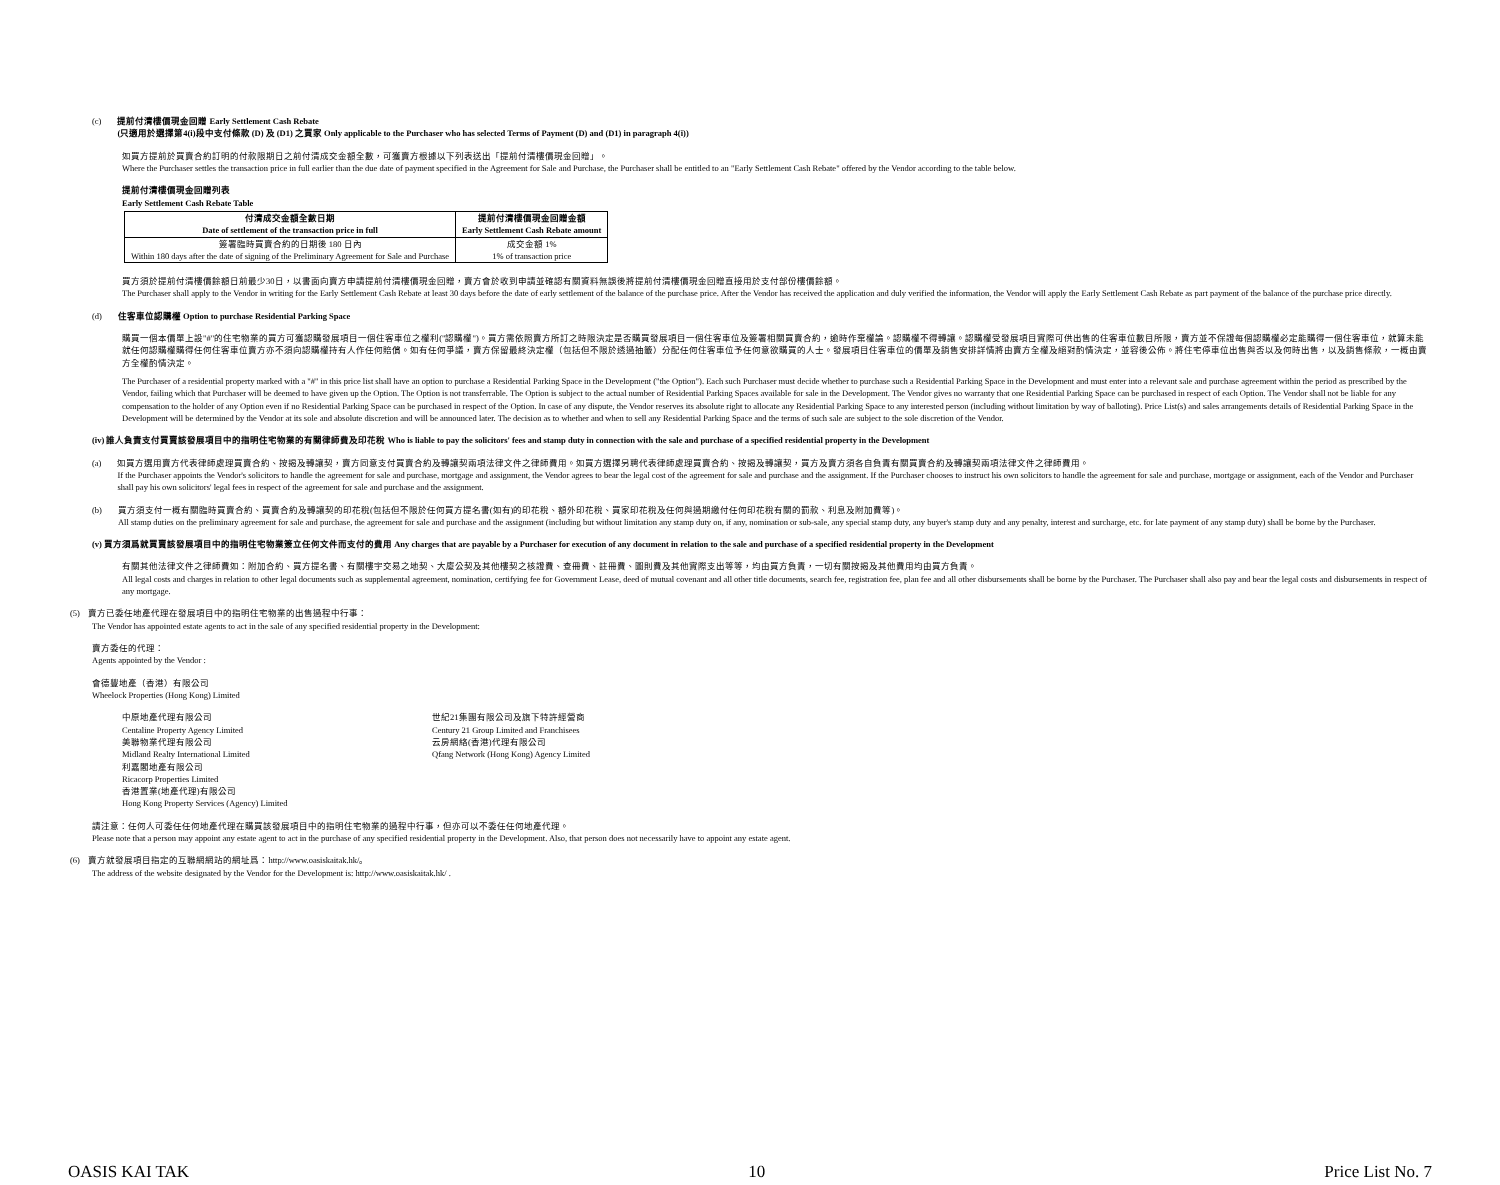(c) 提前付清樓價現金回贈 Early Settlement Cash Rebate
(只適用於選擇第4(i)段中支付條款 (D) 及 (D1) 之買家 Only applicable to the Purchaser who has selected Terms of Payment (D) and (D1) in paragraph 4(i))
如買方提前於買賣合約訂明的付款限期日之前付清成交金額全數，可獲賣方根據以下列表送出「提前付清樓價現金回贈」。
Where the Purchaser settles the transaction price in full earlier than the due date of payment specified in the Agreement for Sale and Purchase, the Purchaser shall be entitled to an "Early Settlement Cash Rebate" offered by the Vendor according to the table below.
提前付清樓價現金回贈列表
Early Settlement Cash Rebate Table
| 付清成交金額全數日期 Date of settlement of the transaction price in full | 提前付清樓價現金回贈金額 Early Settlement Cash Rebate amount |
| --- | --- |
| 簽署臨時買賣合約的日期後 180 日內 Within 180 days after the date of signing of the Preliminary Agreement for Sale and Purchase | 成交金額 1% 1% of transaction price |
買方須於提前付清樓價餘額日前最少30日，以書面向賣方申請提前付清樓價現金回贈，賣方會於收到申請並確認有關資料無誤後將提前付清樓價現金回贈直接用於支付部份樓價餘額。
The Purchaser shall apply to the Vendor in writing for the Early Settlement Cash Rebate at least 30 days before the date of early settlement of the balance of the purchase price. After the Vendor has received the application and duly verified the information, the Vendor will apply the Early Settlement Cash Rebate as part payment of the balance of the purchase price directly.
(d) 住客車位認購權 Option to purchase Residential Parking Space
購買一個本價單上設"#"的住宅物業的買方可獲認購發展項目一個住客車位之權利("認購權")。買方需依照賣方所訂之時限決定是否購買發展項目一個住客車位及簽署相關買賣合約，逾時作棄權論。認購權不得轉讓。認購權受發展項目實際可供出售的住客車位數目所限，賣方並不保證每個認購權必定能購得一個住客車位，就算未能就任何認購權購得任何住客車位賣方亦不須向認購權持有人作任何賠償。如有任何爭議，賣方保留最終決定權（包括但不限於透過抽籤）分配任何住客車位予任何意欲購買的人士。發展項目住客車位的價單及銷售安排詳情將由賣方全權及絕對酌情決定，並容後公佈。將住宅停車位出售與否以及何時出售，以及銷售條款，一概由賣方全權酌情決定。
The Purchaser of a residential property marked with a "#" in this price list shall have an option to purchase a Residential Parking Space in the Development ("the Option"). Each such Purchaser must decide whether to purchase such a Residential Parking Space in the Development and must enter into a relevant sale and purchase agreement within the period as prescribed by the Vendor, failing which that Purchaser will be deemed to have given up the Option. The Option is not transferrable. The Option is subject to the actual number of Residential Parking Spaces available for sale in the Development. The Vendor gives no warranty that one Residential Parking Space can be purchased in respect of each Option. The Vendor shall not be liable for any compensation to the holder of any Option even if no Residential Parking Space can be purchased in respect of the Option. In case of any dispute, the Vendor reserves its absolute right to allocate any Residential Parking Space to any interested person (including without limitation by way of balloting). Price List(s) and sales arrangements details of Residential Parking Space in the Development will be determined by the Vendor at its sole and absolute discretion and will be announced later. The decision as to whether and when to sell any Residential Parking Space and the terms of such sale are subject to the sole discretion of the Vendor.
(iv) 誰人負責支付買賣該發展項目中的指明住宅物業的有關律師費及印花稅 Who is liable to pay the solicitors' fees and stamp duty in connection with the sale and purchase of a specified residential property in the Development
(a) 如買方選用賣方代表律師處理買賣合約、按揭及轉讓契，賣方同意支付買賣合約及轉讓契兩項法律文件之律師費用。如買方選擇另聘代表律師處理買賣合約、按揭及轉讓契，買方及賣方須各自負責有關買賣合約及轉讓契兩項法律文件之律師費用。
If the Purchaser appoints the Vendor's solicitors to handle the agreement for sale and purchase, mortgage and assignment, the Vendor agrees to bear the legal cost of the agreement for sale and purchase and the assignment. If the Purchaser chooses to instruct his own solicitors to handle the agreement for sale and purchase, mortgage or assignment, each of the Vendor and Purchaser shall pay his own solicitors' legal fees in respect of the agreement for sale and purchase and the assignment.
(b) 買方須支付一概有關臨時買賣合約、買賣合約及轉讓契的印花稅(包括但不限於任何買方提名書(如有)的印花稅、額外印花稅、買家印花稅及任何與過期繳付任何印花稅有關的罰款、利息及附加費等)。
All stamp duties on the preliminary agreement for sale and purchase, the agreement for sale and purchase and the assignment (including but without limitation any stamp duty on, if any, nomination or sub-sale, any special stamp duty, any buyer's stamp duty and any penalty, interest and surcharge, etc. for late payment of any stamp duty) shall be borne by the Purchaser.
(v) 買方須爲就買賣該發展項目中的指明住宅物業簽立任何文件而支付的費用 Any charges that are payable by a Purchaser for execution of any document in relation to the sale and purchase of a specified residential property in the Development
有關其他法律文件之律師費如：附加合約、買方提名書、有關樓宇交易之地契、大廈公契及其他樓契之核證費、查冊費、註冊費、圖則費及其他實際支出等等，均由買方負責，一切有關按揭及其他費用均由買方負責。
All legal costs and charges in relation to other legal documents such as supplemental agreement, nomination, certifying fee for Government Lease, deed of mutual covenant and all other title documents, search fee, registration fee, plan fee and all other disbursements shall be borne by the Purchaser. The Purchaser shall also pay and bear the legal costs and disbursements in respect of any mortgage.
(5) 賣方已委任地產代理在發展項目中的指明住宅物業的出售過程中行事：
The Vendor has appointed estate agents to act in the sale of any specified residential property in the Development:
賣方委任的代理：
Agents appointed by the Vendor :
會德豐地產（香港）有限公司
Wheelock Properties (Hong Kong) Limited
中原地產代理有限公司
Centaline Property Agency Limited
美聯物業代理有限公司
Midland Realty International Limited
利嘉閣地產有限公司
Ricacorp Properties Limited
香港置業(地產代理)有限公司
Hong Kong Property Services (Agency) Limited
世紀21集團有限公司及旗下特許經營商
Century 21 Group Limited and Franchisees
云房網絡(香港)代理有限公司
Qfang Network (Hong Kong) Agency Limited
請注意：任何人可委任任何地產代理在購買該發展項目中的指明住宅物業的過程中行事，但亦可以不委任任何地產代理。
Please note that a person may appoint any estate agent to act in the purchase of any specified residential property in the Development. Also, that person does not necessarily have to appoint any estate agent.
(6) 賣方就發展項目指定的互聯網網站的網址爲：http://www.oasiskaitak.hk/。
The address of the website designated by the Vendor for the Development is: http://www.oasiskaitak.hk/ .
OASIS KAI TAK 10 Price List No. 7